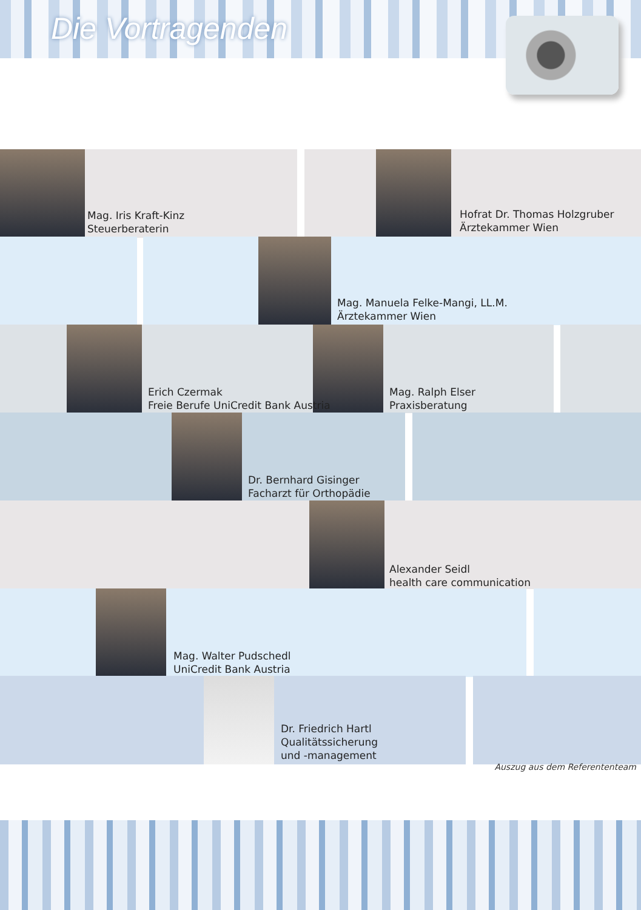Die Vortragenden
Mag. Iris Kraft-Kinz
Steuerberaterin
Hofrat Dr. Thomas Holzgruber
Ärztekammer Wien
Mag. Manuela Felke-Mangi, LL.M.
Ärztekammer Wien
Erich Czermak
Freie Berufe UniCredit Bank Austria
Mag. Ralph Elser
Praxisberatung
Dr. Bernhard Gisinger
Facharzt für Orthopädie
Alexander Seidl
health care communication
Mag. Walter Pudschedl
UniCredit Bank Austria
Dr. Friedrich Hartl
Qualitätssicherung
und -management
Auszug aus dem Referententeam